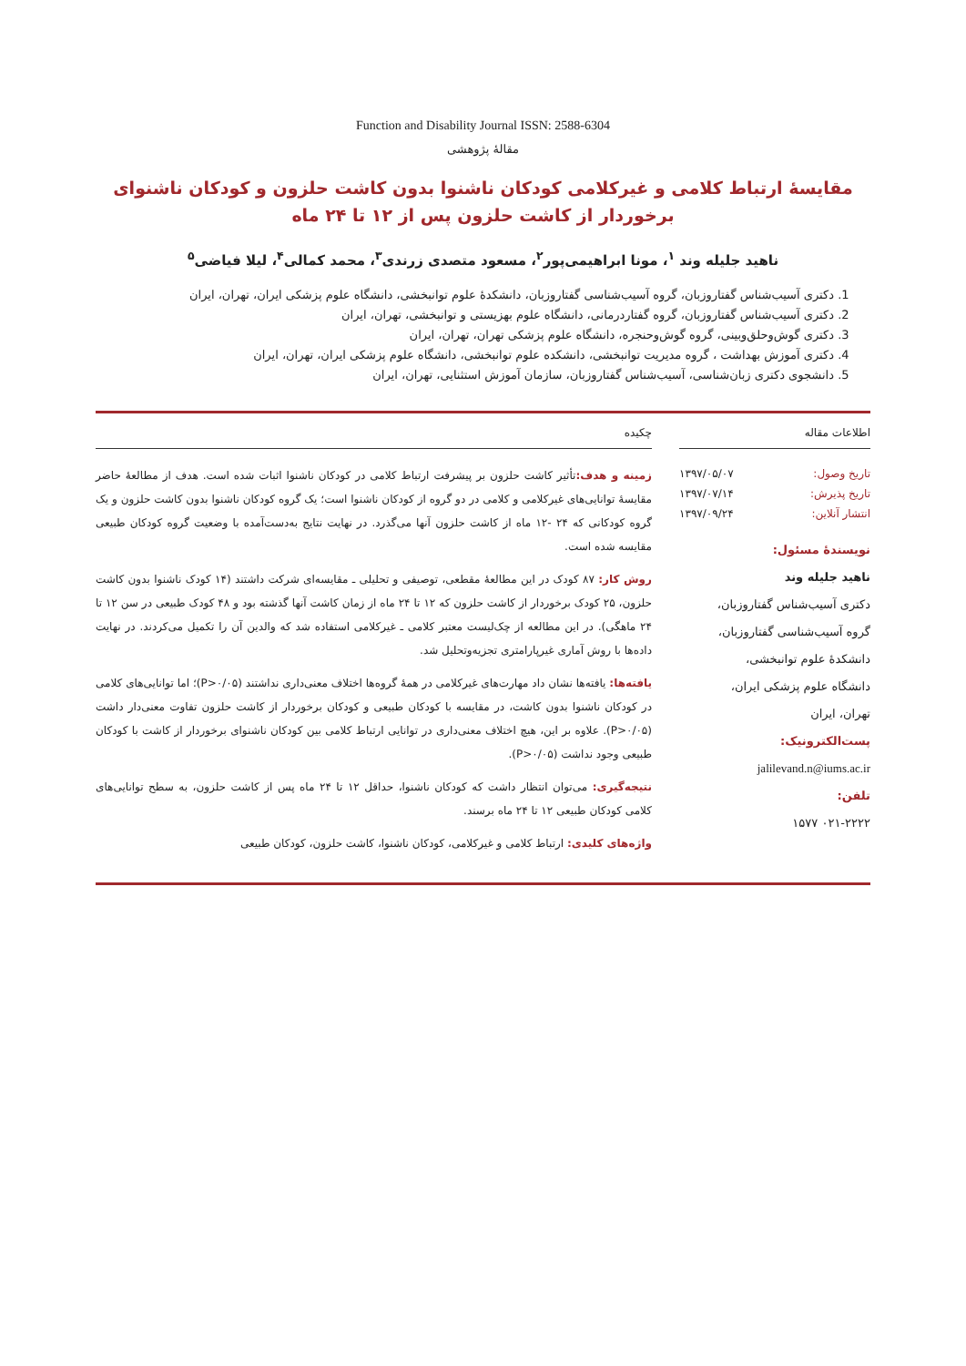Function and Disability Journal ISSN: 2588-6304
مقالهٔ پژوهشی
مقایسهٔ ارتباط کلامی و غیرکلامی کودکان ناشنوا بدون کاشت حلزون و کودکان ناشنوای
برخوردار از کاشت حلزون پس از ۱۲ تا ۲۴ ماه
ناهید جلیله وند <sup>۱</sup>، مونا ابراهیمی‌پور<sup>۲</sup>، مسعود متصدی زرندی<sup>۳</sup>، محمد کمالی<sup>۴</sup>، لیلا فیاضی<sup>۵</sup>
1. دکتری آسیب‌شناس گفتاروزبان، گروه آسیب‌شناسی گفتاروزبان، دانشکدهٔ علوم توانبخشی، دانشگاه علوم پزشکی ایران، تهران، ایران
2. دکتری آسیب‌شناس گفتاروزبان، گروه گفتاردرمانی، دانشگاه علوم بهزیستی و توانبخشی، تهران، ایران
3. دکتری گوش‌وحلق‌وبینی، گروه گوش‌وحنجره، دانشگاه علوم پزشکی تهران، تهران، ایران
4. دکتری آموزش بهداشت ، گروه مدیریت توانبخشی، دانشکده علوم توانبخشی، دانشگاه علوم پزشکی ایران، تهران، ایران
5. دانشجوی دکتری زبان‌شناسی، آسیب‌شناس گفتاروزبان، سازمان آموزش استثنایی، تهران، ایران
اطلاعات مقاله
تاریخ وصول: ۱۳۹۷/۰۵/۰۷
تاریخ پذیرش: ۱۳۹۷/۰۷/۱۴
انتشار آنلاین: ۱۳۹۷/۰۹/۲۴
نویسندهٔ مسئول:
ناهید جلیله وند
دکتری آسیب‌شناس گفتاروزبان،
گروه آسیب‌شناسی گفتاروزبان،
دانشکدهٔ علوم توانبخشی،
دانشگاه علوم پزشکی ایران،
تهران، ایران
پست‌الکترونیک:
jalilevand.n@iums.ac.ir
تلفن:
۰۲۱-۲۲۲۲ ۱۵۷۷
چکیده
زمینه و هدف: تأثیر کاشت حلزون بر پیشرفت ارتباط کلامی در کودکان ناشنوا اثبات شده است. هدف از مطالعهٔ حاضر مقایسهٔ توانایی‌های غیرکلامی و کلامی در دو گروه از کودکان ناشنوا است؛ یک گروه کودکان ناشنوا بدون کاشت حلزون و یک گروه کودکانی که ۲۴ -۱۲ ماه از کاشت حلزون آنها می‌گذرد. در نهایت نتایج به‌دست‌آمده با وضعیت گروه کودکان طبیعی مقایسه شده است.
روش کار: ۸۷ کودک در این مطالعهٔ مقطعی، توصیفی و تحلیلی ـ مقایسه‌ای شرکت داشتند (۱۴ کودک ناشنوا بدون کاشت حلزون، ۲۵ کودک برخوردار از کاشت حلزون که ۱۲ تا ۲۴ ماه از زمان کاشت آنها گذشته بود و ۴۸ کودک طبیعی در سن ۱۲ تا ۲۴ ماهگی). در این مطالعه از چک‌لیست معتبر کلامی ـ غیرکلامی استفاده شد که والدین آن را تکمیل می‌کردند. در نهایت داده‌ها با روش آماری غیرپارامتری تجزیه‌وتحلیل شد.
یافته‌ها: یافته‌ها نشان داد مهارت‌های غیرکلامی در همهٔ گروه‌ها اختلاف معنی‌داری نداشتند (P>۰/۰۵)؛ اما توانایی‌های کلامی در کودکان ناشنوا بدون کاشت، در مقایسه با کودکان طبیعی و کودکان برخوردار از کاشت حلزون تفاوت معنی‌دار داشت (P>۰/۰۵). علاوه بر این، هیچ اختلاف معنی‌داری در توانایی ارتباط کلامی بین کودکان ناشنوای برخوردار از کاشت با کودکان طبیعی وجود نداشت (P>۰/۰۵).
نتیجه‌گیری: می‌توان انتظار داشت که کودکان ناشنوا، حداقل ۱۲ تا ۲۴ ماه پس از کاشت حلزون، به سطح توانایی‌های کلامی کودکان طبیعی ۱۲ تا ۲۴ ماه برسند.
واژه‌های کلیدی: ارتباط کلامی و غیرکلامی، کودکان ناشنوا، کاشت حلزون، کودکان طبیعی